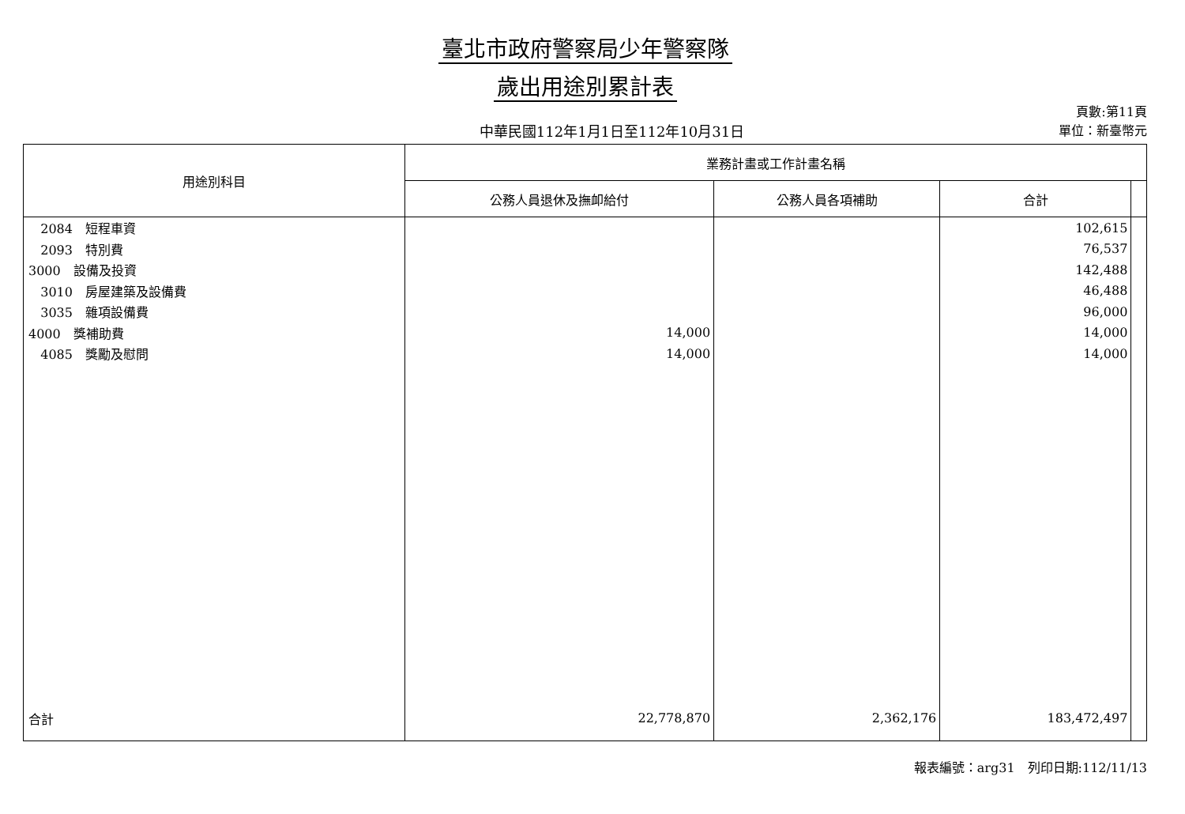臺北市政府警察局少年警察隊
歲出用途別累計表
中華民國112年1月1日至112年10月31日
頁數:第11頁
單位：新臺幣元
| 用途別科目 | 業務計畫或工作計畫名稱 | | | |
| --- | --- | --- | --- | --- |
| | 公務人員退休及撫卹給付 | 公務人員各項補助 | 合計 | |
| 2084 短程車資 | | | 102,615 | |
| 2093 特別費 | | | 76,537 | |
| 3000 設備及投資 | | | 142,488 | |
| 3010 房屋建築及設備費 | | | 46,488 | |
| 3035 雜項設備費 | | | 96,000 | |
| 4000 獎補助費 | 14,000 | | 14,000 | |
| 4085 獎勵及慰問 | 14,000 | | 14,000 | |
| 合計 | 22,778,870 | 2,362,176 | 183,472,497 | |
報表編號：arg31　列印日期:112/11/13